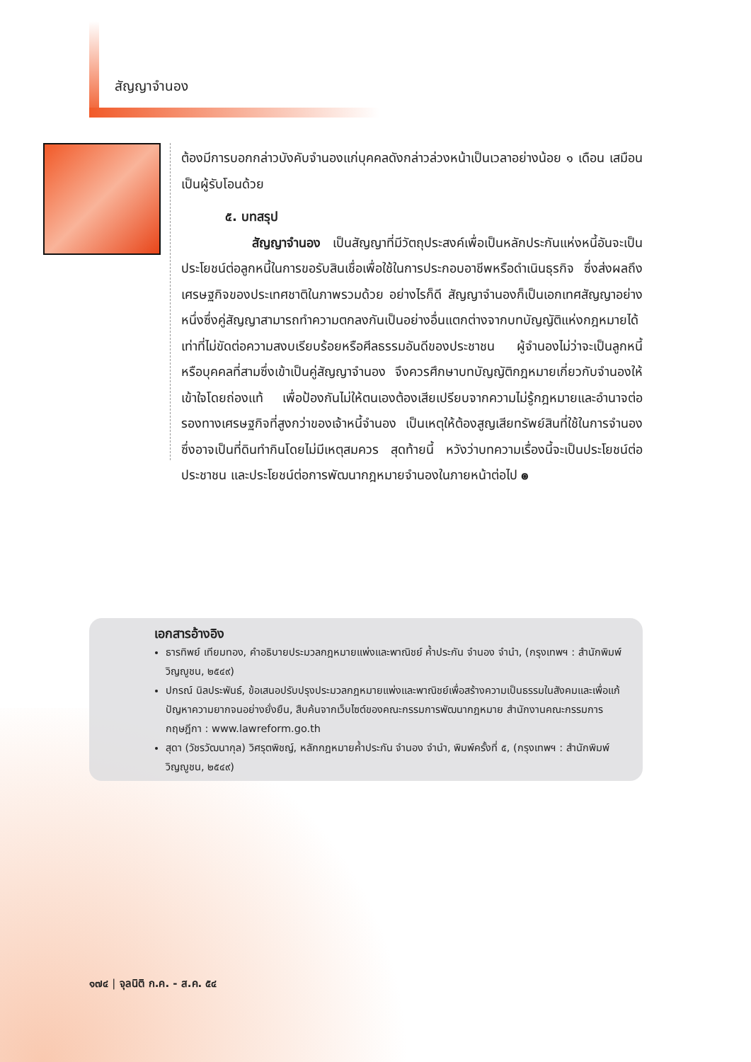สัญญาจำนอง
ต้องมีการบอกกล่าวบังคับจำนองแก่บุคคลดังกล่าวล่วงหน้าเป็นเวลาอย่างน้อย ๑ เดือน เสมือนเป็นผู้รับโอนด้วย
๕. บทสรุป
สัญญาจำนอง เป็นสัญญาที่มีวัตถุประสงค์เพื่อเป็นหลักประกันแห่งหนี้อันจะเป็นประโยชน์ต่อลูกหนี้ในการขอรับสินเชื่อเพื่อใช้ในการประกอบอาชีพหรือดำเนินธุรกิจ ซึ่งส่งผลถึงเศรษฐกิจของประเทศชาติในภาพรวมด้วย อย่างไรก็ดี สัญญาจำนองก็เป็นเอกเทศสัญญาอย่างหนึ่งซึ่งคู่สัญญาสามารถทำความตกลงกันเป็นอย่างอื่นแตกต่างจากบทบัญญัติแห่งกฎหมายได้ เท่าที่ไม่ขัดต่อความสงบเรียบร้อยหรือศีลธรรมอันดีของประชาชน ผู้จำนองไม่ว่าจะเป็นลูกหนี้หรือบุคคลที่สามซึ่งเข้าเป็นคู่สัญญาจำนอง จึงควรศึกษาบทบัญญัติกฎหมายเกี่ยวกับจำนองให้เข้าใจโดยถ่องแท้ เพื่อป้องกันไม่ให้ตนเองต้องเสียเปรียบจากความไม่รู้กฎหมายและอำนาจต่อรองทางเศรษฐกิจที่สูงกว่าของเจ้าหนี้จำนอง เป็นเหตุให้ต้องสูญเสียทรัพย์สินที่ใช้ในการจำนองซึ่งอาจเป็นที่ดินทำกินโดยไม่มีเหตุสมควร สุดท้ายนี้ หวังว่าบทความเรื่องนี้จะเป็นประโยชน์ต่อประชาชน และประโยชน์ต่อการพัฒนากฎหมายจำนองในภายหน้าต่อไป ๏
เอกสารอ้างอิง
ธารทิพย์ เทียมทอง, คำอธิบายประมวลกฎหมายแพ่งและพาณิชย์ ค้ำประกัน จำนอง จำนำ, (กรุงเทพฯ : สำนักพิมพ์วิญญูชน, ๒๕๔๙)
ปกรณ์ นิลประพันธ์, ข้อเสนอปรับปรุงประมวลกฎหมายแพ่งและพาณิชย์เพื่อสร้างความเป็นธรรมในสังคมและเพื่อแก้ปัญหาความยากจนอย่างยั่งยืน, สืบค้นจากเว็บไซต์ของคณะกรรมการพัฒนากฎหมาย สำนักงานคณะกรรมการกฤษฎีกา : www.lawreform.go.th
สุดา (วัชรวัฒนากุล) วิศรุตพิชญ์, หลักกฎหมายค้ำประกัน จำนอง จำนำ, พิมพ์ครั้งที่ ๕, (กรุงเทพฯ : สำนักพิมพ์วิญญูชน, ๒๕๔๙)
๑๗๔ | จุลนิติ ก.ค. - ส.ค. ๕๔